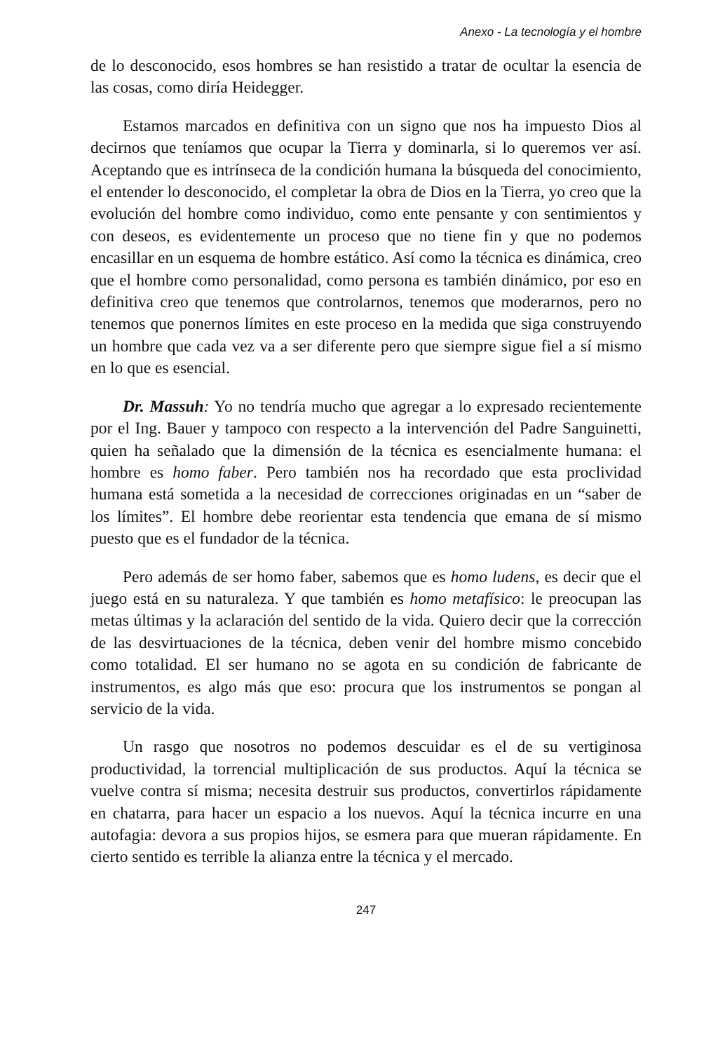Anexo - La tecnología y el hombre
de lo desconocido, esos hombres se han resistido a tratar de ocultar la esencia de las cosas, como diría Heidegger.
Estamos marcados en definitiva con un signo que nos ha impuesto Dios al decirnos que teníamos que ocupar la Tierra y dominarla, si lo queremos ver así. Aceptando que es intrínseca de la condición humana la búsqueda del conocimiento, el entender lo desconocido, el completar la obra de Dios en la Tierra, yo creo que la evolución del hombre como individuo, como ente pensante y con sentimientos y con deseos, es evidentemente un proceso que no tiene fin y que no podemos encasillar en un esquema de hombre estático. Así como la técnica es dinámica, creo que el hombre como personalidad, como persona es también dinámico, por eso en definitiva creo que tenemos que controlarnos, tenemos que moderarnos, pero no tenemos que ponernos límites en este proceso en la medida que siga construyendo un hombre que cada vez va a ser diferente pero que siempre sigue fiel a sí mismo en lo que es esencial.
Dr. Massuh: Yo no tendría mucho que agregar a lo expresado recientemente por el Ing. Bauer y tampoco con respecto a la intervención del Padre Sanguinetti, quien ha señalado que la dimensión de la técnica es esencialmente humana: el hombre es homo faber. Pero también nos ha recordado que esta proclividad humana está sometida a la necesidad de correcciones originadas en un “saber de los límites”. El hombre debe reorientar esta tendencia que emana de sí mismo puesto que es el fundador de la técnica.
Pero además de ser homo faber, sabemos que es homo ludens, es decir que el juego está en su naturaleza. Y que también es homo metafísico: le preocupan las metas últimas y la aclaración del sentido de la vida. Quiero decir que la corrección de las desvirtuaciones de la técnica, deben venir del hombre mismo concebido como totalidad. El ser humano no se agota en su condición de fabricante de instrumentos, es algo más que eso: procura que los instrumentos se pongan al servicio de la vida.
Un rasgo que nosotros no podemos descuidar es el de su vertiginosa productividad, la torrencial multiplicación de sus productos. Aquí la técnica se vuelve contra sí misma; necesita destruir sus productos, convertirlos rápidamente en chatarra, para hacer un espacio a los nuevos. Aquí la técnica incurre en una autofagia: devora a sus propios hijos, se esmera para que mueran rápidamente. En cierto sentido es terrible la alianza entre la técnica y el mercado.
247